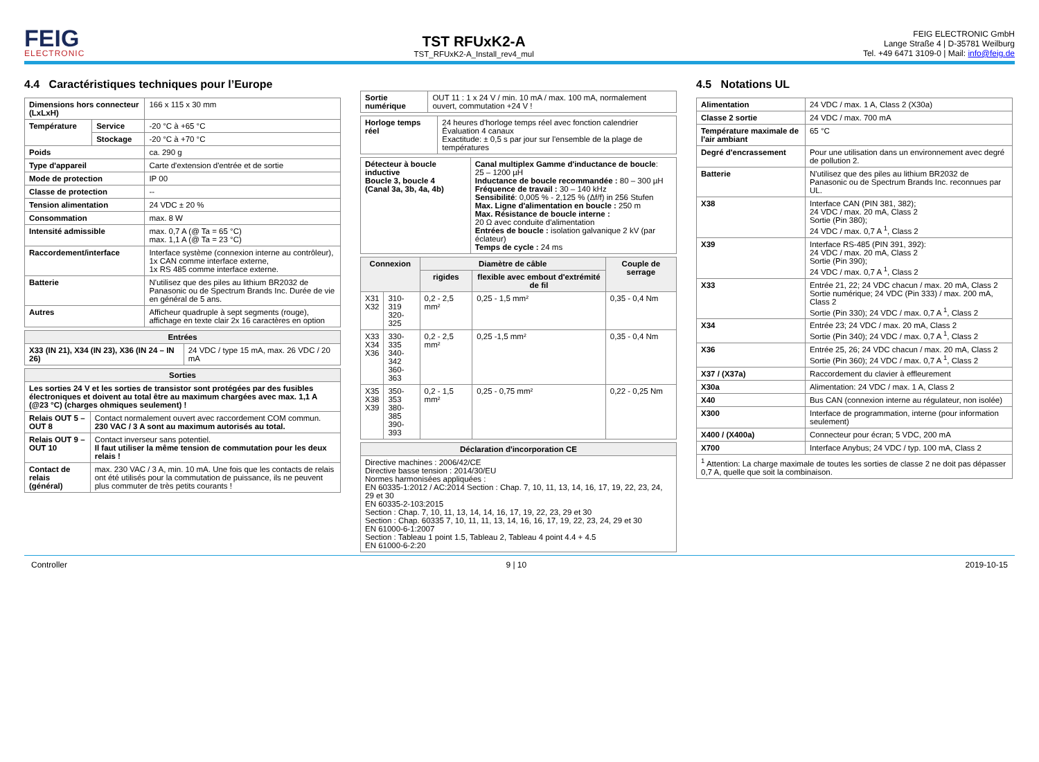FEIG
ELECTRONIC
TST RFUxK2-A
TST_RFUxK2-A_Install_rev4_mul
FEIG ELECTRONIC GmbH
Lange Straße 4 | D-35781 Weilburg
Tel. +49 6471 3109-0 | Mail: info@feig.de
4.4 Caractéristiques techniques pour l’Europe
| Dimensions hors connecteur (LxLxH) | | 166 x 115 x 30 mm |
| Température | Service | -20 °C à +65 °C |
| | Stockage | -20 °C à +70 °C |
| Poids | | ca. 290 g |
| Type d'appareil | | Carte d'extension d'entrée et de sortie |
| Mode de protection | | IP 00 |
| Classe de protection | | -- |
| Tension alimentation | | 24 VDC ± 20 % |
| Consommation | | max. 8 W |
| Intensité admissible | | max. 0,7 A (@ Ta = 65 °C) max. 1,1 A (@ Ta = 23 °C) |
| Raccordement/interface | | Interface système (connexion interne au contrôleur), 1x CAN comme interface externe, 1x RS 485 comme interface externe. |
| Batterie | | N'utilisez que des piles au lithium BR2032 de Panasonic ou de Spectrum Brands Inc. Durée de vie en général de 5 ans. |
| Autres | | Afficheur quadruple à sept segments (rouge), affichage en texte clair 2x 16 caractères en option |
| Entrées | |
| --- | --- |
| X33 (IN 21), X34 (IN 23), X36 (IN 24 – IN 26) | 24 VDC / type 15 mA, max. 26 VDC / 20 mA |
| Sorties | |
| --- | --- |
| Les sorties 24 V et les sorties de transistor sont protégées par des fusibles électroniques et doivent au total être au maximum chargées avec max. 1,1 A (@23 °C) (charges ohmiques seulement) ! | |
| Relais OUT 5 – OUT 8 | Contact normalement ouvert avec raccordement COM commun. 230 VAC / 3 A sont au maximum autorisés au total. |
| Relais OUT 9 – OUT 10 | Contact inverseur sans potentiel. Il faut utiliser la même tension de commutation pour les deux relais ! |
| Contact de relais (général) | max. 230 VAC / 3 A, min. 10 mA. Une fois que les contacts de relais ont été utilisés pour la commutation de puissance, ils ne peuvent plus commuter de très petits courants ! |
| Sortie numérique | OUT 11 : 1 x 24 V / min. 10 mA / max. 100 mA, normalement ouvert, commutation +24 V ! |
| Horloge temps réel | 24 heures d'horloge temps réel avec fonction calendrier Évaluation 4 canaux Exactitude: ± 0,5 s par jour sur l'ensemble de la plage de températures |
| Détecteur à boucle inductive Boucle 3, boucle 4 (Canal 3a, 3b, 4a, 4b) | Canal multiplex Gamme d'inductance de boucle : 25 – 1200 µH Inductance de boucle recommandée : 80 – 300 µH Fréquence de travail : 30 – 140 kHz Sensibilité : 0,005 % - 2,125 % (Δf/f) in 256 Stufen Max. Ligne d'alimentation en boucle : 250 m Max. Résistance de boucle interne : 20 Ω avec conduite d'alimentation Entrées de boucle : isolation galvanique 2 kV (par éclateur) Temps de cycle : 24 ms |
| Connexion | | Diamètre de câble | | Couple de serrage |
| --- | --- | --- | --- | --- |
| | | rigides | flexible avec embout d'extrémité de fil | |
| X31 X32 | 310-319 320-325 | 0,2 - 2,5 mm² | 0,25 - 1,5 mm² | 0,35 - 0,4 Nm |
| X33 X34 X36 | 330-335 340-342 360-363 | 0,2 - 2,5 mm² | 0,25 -1,5 mm² | 0,35 - 0,4 Nm |
| X35 X38 X39 | 350-353 380-385 390-393 | 0,2 - 1,5 mm² | 0,25 - 0,75 mm² | 0,22 - 0,25 Nm |
| Déclaration d'incorporation CE |
| --- |
| Directive machines : 2006/42/CE Directive basse tension : 2014/30/EU Normes harmonisées appliquées : EN 60335-1:2012 / AC:2014 Section : Chap. 7, 10, 11, 13, 14, 16, 17, 19, 22, 23, 24, 29 et 30 EN 60335-2-103:2015 Section : Chap. 7, 10, 11, 13, 14, 14, 16, 17, 19, 22, 23, 29 et 30 Section : Chap. 60335 7, 10, 11, 11, 13, 14, 16, 16, 17, 19, 22, 23, 24, 29 et 30 EN 61000-6-1:2007 Section : Tableau 1 point 1.5, Tableau 2, Tableau 4 point 4.4 + 4.5 EN 61000-6-2:20 |
4.5 Notations UL
| Alimentation | 24 VDC / max. 1 A, Class 2 (X30a) |
| Classe 2 sortie | 24 VDC / max. 700 mA |
| Température maximale de l'air ambiant | 65 °C |
| Degré d'encrassement | Pour une utilisation dans un environnement avec degré de pollution 2. |
| Batterie | N'utilisez que des piles au lithium BR2032 de Panasonic ou de Spectrum Brands Inc. reconnues par UL. |
| X38 | Interface CAN (PIN 381, 382); 24 VDC / max. 20 mA, Class 2 Sortie (Pin 380); 24 VDC / max. 0,7 A <sup>1</sup>, Class 2 |
| X39 | Interface RS-485 (PIN 391, 392): 24 VDC / max. 20 mA, Class 2 Sortie (Pin 390); 24 VDC / max. 0,7 A <sup>1</sup>, Class 2 |
| X33 | Entrée 21, 22; 24 VDC chacun / max. 20 mA, Class 2 Sortie numérique; 24 VDC (Pin 333) / max. 200 mA, Class 2 Sortie (Pin 330); 24 VDC / max. 0,7 A <sup>1</sup>, Class 2 |
| X34 | Entrée 23; 24 VDC / max. 20 mA, Class 2 Sortie (Pin 340); 24 VDC / max. 0,7 A <sup>1</sup>, Class 2 |
| X36 | Entrée 25, 26; 24 VDC chacun / max. 20 mA, Class 2 Sortie (Pin 360); 24 VDC / max. 0,7 A <sup>1</sup>, Class 2 |
| X37 / (X37a) | Raccordement du clavier à effleurement |
| X30a | Alimentation: 24 VDC / max. 1 A, Class 2 |
| X40 | Bus CAN (connexion interne au régulateur, non isolée) |
| X300 | Interface de programmation, interne (pour information seulement) |
| X400 / (X400a) | Connecteur pour écran; 5 VDC, 200 mA |
| X700 | Interface Anybus; 24 VDC / typ. 100 mA, Class 2 |
| <sup>1</sup> Attention: La charge maximale de toutes les sorties de classe 2 ne doit pas dépasser 0,7 A, quelle que soit la combinaison. | |
Controller 9 | 10 2019-10-15